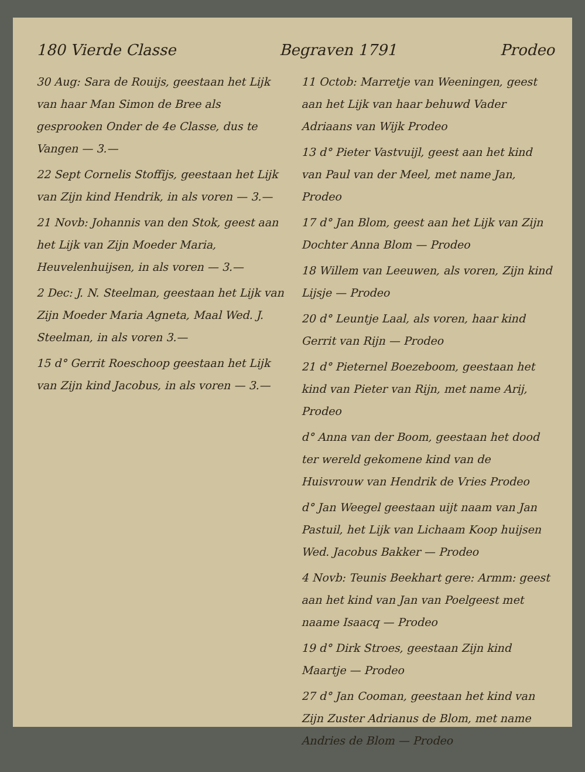180 Vierde Classe Begraven 1791 Prodeo
30 Aug: Sara de Rouijs, geestaan het Lijk van haar Man Simon de Bree als gesprooken Onder de 4e Classe, dus te Vangen — 3.—
22 Sept Cornelis Stoffijs, geestaan het Lijk van Zijn kind Hendrik, in als voren — 3.—
21 Novb: Johannis van den Stok, geest aan het Lijk van Zijn Moeder Maria, Heuvelenhuijsen, in als voren — 3.—
2 Dec: J. N. Steelman, geestaan het Lijk van Zijn Moeder Maria Agneta, Maal Wed. J. Steelman, in als voren 3.—
15 d° Gerrit Roeschoop geestaan het Lijk van Zijn kind Jacobus, in als voren — 3.—
11 Octob: Marretje van Weeningen, geest aan het Lijk van haar behuwd Vader Adriaans van Wijk Prodeo
13 d° Pieter Vastvuijl, geest aan het kind van Paul van der Meel, met name Jan, Prodeo
17 d° Jan Blom, geest aan het Lijk van Zijn Dochter Anna Blom — Prodeo
18 Willem van Leeuwen, als voren, Zijn kind Lijsje — Prodeo
20 d° Leuntje Laal, als voren, haar kind Gerrit van Rijn — Prodeo
21 d° Pieternel Boezeboom, geestaan het kind van Pieter van Rijn, met name Arij, Prodeo
d° Anna van der Boom, geestaan het dood ter wereld gekomene kind van de Huisvrouw van Hendrik de Vries Prodeo
d° Jan Weegel geestaan uijt naam van Jan Pastuil, het Lijk van Lichaam Koop huijsen Wed. Jacobus Bakker — Prodeo
4 Novb: Teunis Beekhart gere: Armm: geest aan het kind van Jan van Poelgeest met naame Isaacq — Prodeo
19 d° Dirk Stroes, geestaan Zijn kind Maartje — Prodeo
27 d° Jan Cooman, geestaan het kind van Zijn Zuster Adrianus de Blom, met name Andries de Blom — Prodeo